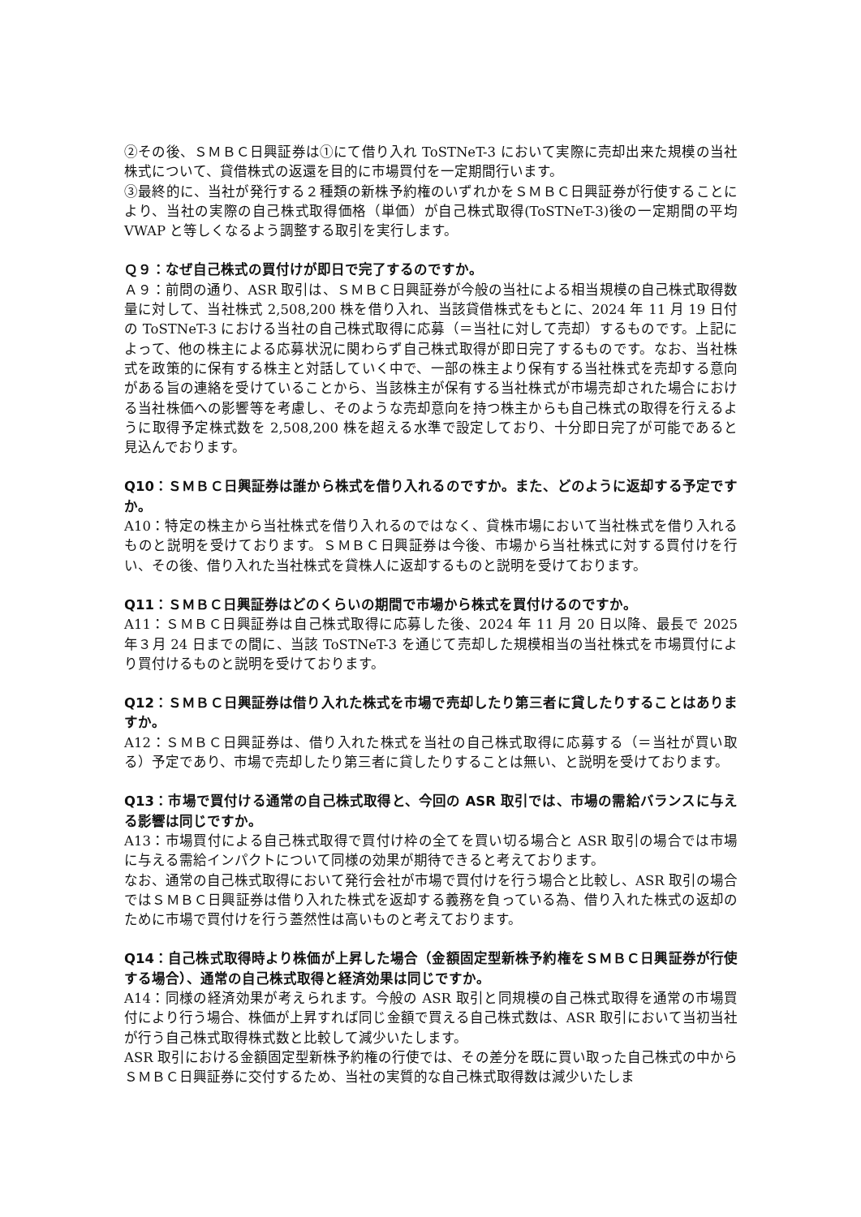②その後、ＳＭＢＣ日興証券は①にて借り入れ ToSTNeT-3 において実際に売却出来た規模の当社株式について、貸借株式の返還を目的に市場買付を一定期間行います。
③最終的に、当社が発行する２種類の新株予約権のいずれかをＳＭＢＣ日興証券が行使することにより、当社の実際の自己株式取得価格（単価）が自己株式取得(ToSTNeT-3)後の一定期間の平均 VWAP と等しくなるよう調整する取引を実行します。
Ｑ９：なぜ自己株式の買付けが即日で完了するのですか。
Ａ９：前問の通り、ASR 取引は、ＳＭＢＣ日興証券が今般の当社による相当規模の自己株式取得数量に対して、当社株式 2,508,200 株を借り入れ、当該貸借株式をもとに、2024 年 11 月 19 日付の ToSTNeT-3 における当社の自己株式取得に応募（＝当社に対して売却）するものです。上記によって、他の株主による応募状況に関わらず自己株式取得が即日完了するものです。なお、当社株式を政策的に保有する株主と対話していく中で、一部の株主より保有する当社株式を売却する意向がある旨の連絡を受けていることから、当該株主が保有する当社株式が市場売却された場合における当社株価への影響等を考慮し、そのような売却意向を持つ株主からも自己株式の取得を行えるように取得予定株式数を 2,508,200 株を超える水準で設定しており、十分即日完了が可能であると見込んでおります。
Q10：ＳＭＢＣ日興証券は誰から株式を借り入れるのですか。また、どのように返却する予定ですか。
A10：特定の株主から当社株式を借り入れるのではなく、貸株市場において当社株式を借り入れるものと説明を受けております。ＳＭＢＣ日興証券は今後、市場から当社株式に対する買付けを行い、その後、借り入れた当社株式を貸株人に返却するものと説明を受けております。
Q11：ＳＭＢＣ日興証券はどのくらいの期間で市場から株式を買付けるのですか。
A11：ＳＭＢＣ日興証券は自己株式取得に応募した後、2024 年 11 月 20 日以降、最長で 2025 年３月 24 日までの間に、当該 ToSTNeT-3 を通じて売却した規模相当の当社株式を市場買付により買付けるものと説明を受けております。
Q12：ＳＭＢＣ日興証券は借り入れた株式を市場で売却したり第三者に貸したりすることはありますか。
A12：ＳＭＢＣ日興証券は、借り入れた株式を当社の自己株式取得に応募する（＝当社が買い取る）予定であり、市場で売却したり第三者に貸したりすることは無い、と説明を受けております。
Q13：市場で買付ける通常の自己株式取得と、今回の ASR 取引では、市場の需給バランスに与える影響は同じですか。
A13：市場買付による自己株式取得で買付け枠の全てを買い切る場合と ASR 取引の場合では市場に与える需給インパクトについて同様の効果が期待できると考えております。
なお、通常の自己株式取得において発行会社が市場で買付けを行う場合と比較し、ASR 取引の場合ではＳＭＢＣ日興証券は借り入れた株式を返却する義務を負っている為、借り入れた株式の返却のために市場で買付けを行う蓋然性は高いものと考えております。
Q14：自己株式取得時より株価が上昇した場合（金額固定型新株予約権をＳＭＢＣ日興証券が行使する場合）、通常の自己株式取得と経済効果は同じですか。
A14：同様の経済効果が考えられます。今般の ASR 取引と同規模の自己株式取得を通常の市場買付により行う場合、株価が上昇すれば同じ金額で買える自己株式数は、ASR 取引において当初当社が行う自己株式取得株式数と比較して減少いたします。
ASR 取引における金額固定型新株予約権の行使では、その差分を既に買い取った自己株式の中からＳＭＢＣ日興証券に交付するため、当社の実質的な自己株式取得数は減少いたしま